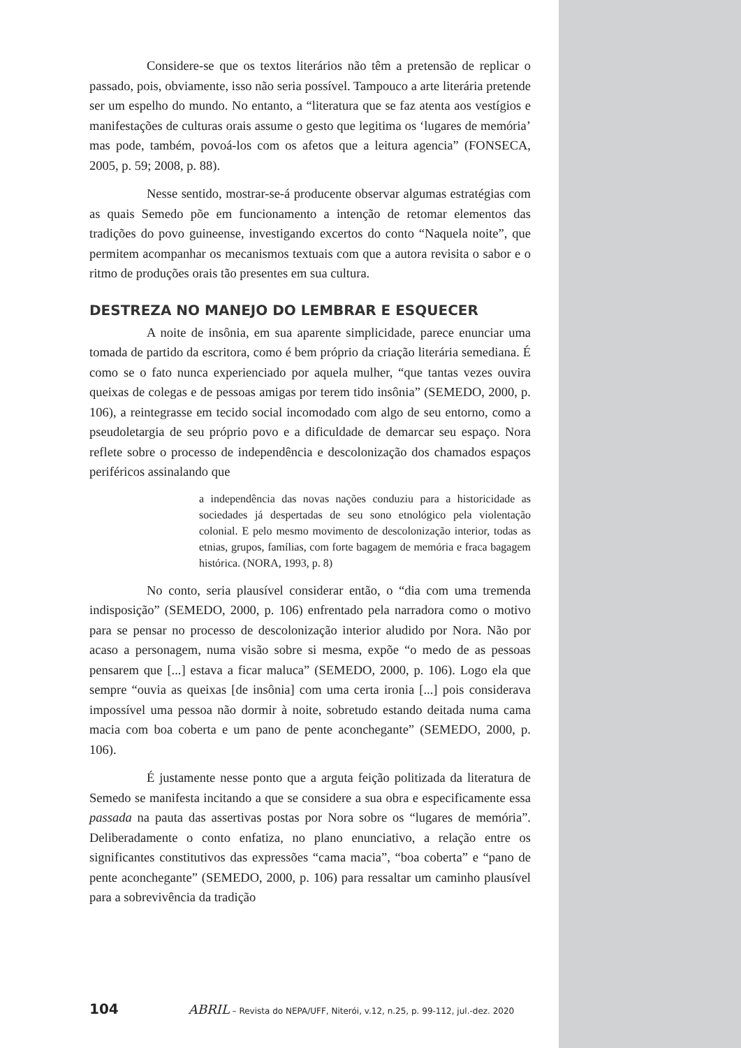Considere-se que os textos literários não têm a pretensão de replicar o passado, pois, obviamente, isso não seria possível. Tampouco a arte literária pretende ser um espelho do mundo. No entanto, a “literatura que se faz atenta aos vestígios e manifestações de culturas orais assume o gesto que legitima os ‘lugares de memória’ mas pode, também, povoá-los com os afetos que a leitura agencia” (FONSECA, 2005, p. 59; 2008, p. 88).
Nesse sentido, mostrar-se-á producente observar algumas estratégias com as quais Semedo põe em funcionamento a intenção de retomar elementos das tradições do povo guineense, investigando excertos do conto “Naquela noite”, que permitem acompanhar os mecanismos textuais com que a autora revisita o sabor e o ritmo de produções orais tão presentes em sua cultura.
DESTREZA NO MANEJO DO LEMBRAR E ESQUECER
A noite de insônia, em sua aparente simplicidade, parece enunciar uma tomada de partido da escritora, como é bem próprio da criação literária semediana. É como se o fato nunca experienciado por aquela mulher, “que tantas vezes ouvira queixas de colegas e de pessoas amigas por terem tido insônia” (SEMEDO, 2000, p. 106), a reintegrasse em tecido social incomodado com algo de seu entorno, como a pseudoletargia de seu próprio povo e a dificuldade de demarcar seu espaço. Nora reflete sobre o processo de independência e descolonização dos chamados espaços periféricos assinalando que
a independência das novas nações conduziu para a historicidade as sociedades já despertadas de seu sono etnológico pela violentação colonial. E pelo mesmo movimento de descolonização interior, todas as etnias, grupos, famílias, com forte bagagem de memória e fraca bagagem histórica. (NORA, 1993, p. 8)
No conto, seria plausível considerar então, o “dia com uma tremenda indisposição” (SEMEDO, 2000, p. 106) enfrentado pela narradora como o motivo para se pensar no processo de descolonização interior aludido por Nora. Não por acaso a personagem, numa visão sobre si mesma, expõe “o medo de as pessoas pensarem que [...] estava a ficar maluca” (SEMEDO, 2000, p. 106). Logo ela que sempre “ouvia as queixas [de insônia] com uma certa ironia [...] pois considerava impossível uma pessoa não dormir à noite, sobretudo estando deitada numa cama macia com boa coberta e um pano de pente aconchegante” (SEMEDO, 2000, p. 106).
É justamente nesse ponto que a arguta feição politizada da literatura de Semedo se manifesta incitando a que se considere a sua obra e especificamente essa passada na pauta das assertivas postas por Nora sobre os “lugares de memória”. Deliberadamente o conto enfatiza, no plano enunciativo, a relação entre os significantes constitutivos das expressões “cama macia”, “boa coberta” e “pano de pente aconchegante” (SEMEDO, 2000, p. 106) para ressaltar um caminho plausível para a sobrevivência da tradição
104 ABRIL – Revista do NEPA/UFF, Niterói, v.12, n.25, p. 99-112, jul.-dez. 2020